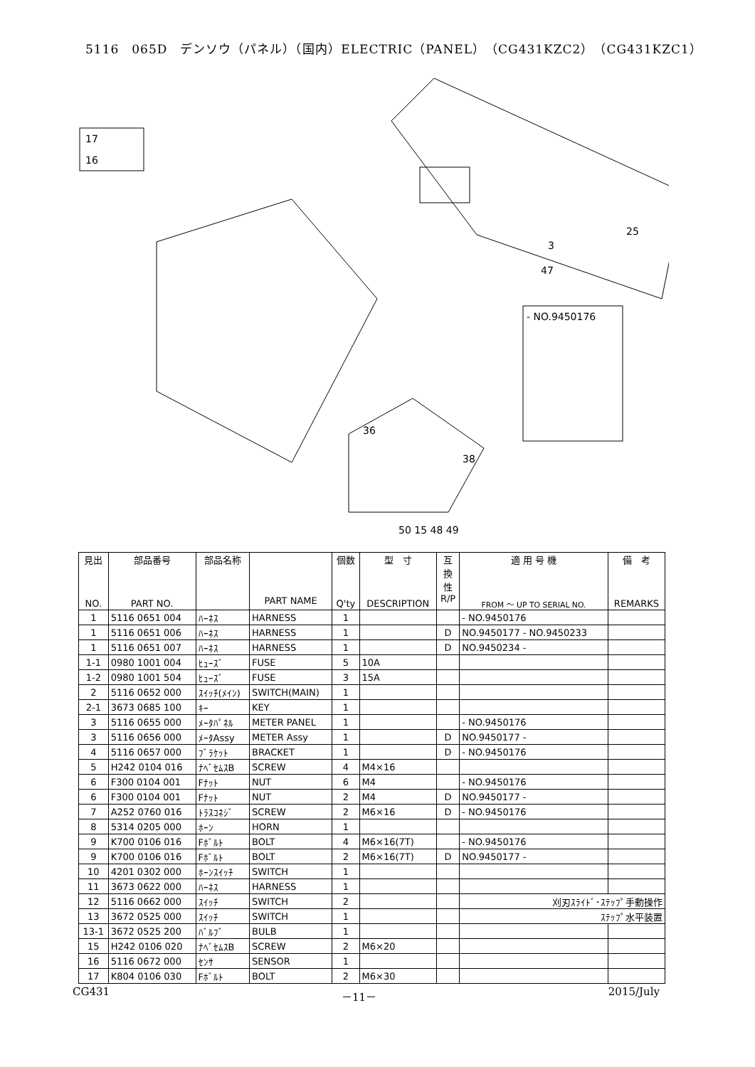5116　065D　デンソウ（パネル）（国内）ELECTRIC（PANEL）（CG431KZC2）（CG431KZC1）
17
16
- NO.9450176
25
3
47
36
38
50 15 48 49
| 見出 NO. | 部品番号 PART NO. | 部品名称 | PART NAME | 個数 Q'ty | 型 寸 DESCRIPTION | 互 換 性 R/P | 適 用 号 機 FROM ～ UP TO SERIAL NO. | 備 考 REMARKS |
| --- | --- | --- | --- | --- | --- | --- | --- | --- |
| 1 | 5116 0651 004 | ﾊｰﾈｽ | HARNESS | 1 | | | - NO.9450176 | |
| 1 | 5116 0651 006 | ﾊｰﾈｽ | HARNESS | 1 | | D | NO.9450177 - NO.9450233 | |
| 1 | 5116 0651 007 | ﾊｰﾈｽ | HARNESS | 1 | | D | NO.9450234 - | |
| 1-1 | 0980 1001 004 | ﾋｭｰｽﾞ | FUSE | 5 | 10A | | | |
| 1-2 | 0980 1001 504 | ﾋｭｰｽﾞ | FUSE | 3 | 15A | | | |
| 2 | 5116 0652 000 | ｽｲｯﾁ(ﾒｲﾝ) | SWITCH(MAIN) | 1 | | | | |
| 2-1 | 3673 0685 100 | ｷｰ | KEY | 1 | | | | |
| 3 | 5116 0655 000 | ﾒｰﾀﾊﾟﾈﾙ | METER PANEL | 1 | | | - NO.9450176 | |
| 3 | 5116 0656 000 | ﾒｰﾀAssy | METER Assy | 1 | | D | NO.9450177 - | |
| 4 | 5116 0657 000 | ﾌﾞﾗｹｯﾄ | BRACKET | 1 | | D | - NO.9450176 | |
| 5 | H242 0104 016 | ﾅﾍﾞｾﾑｽB | SCREW | 4 | M4×16 | | | |
| 6 | F300 0104 001 | Fﾅｯﾄ | NUT | 6 | M4 | | - NO.9450176 | |
| 6 | F300 0104 001 | Fﾅｯﾄ | NUT | 2 | M4 | D | NO.9450177 - | |
| 7 | A252 0760 016 | ﾄﾗｽｺﾈｼﾞ | SCREW | 2 | M6×16 | D | - NO.9450176 | |
| 8 | 5314 0205 000 | ﾎｰﾝ | HORN | 1 | | | | |
| 9 | K700 0106 016 | Fﾎﾞﾙﾄ | BOLT | 4 | M6×16(7T) | | - NO.9450176 | |
| 9 | K700 0106 016 | Fﾎﾞﾙﾄ | BOLT | 2 | M6×16(7T) | D | NO.9450177 - | |
| 10 | 4201 0302 000 | ﾎｰﾝｽｲｯﾁ | SWITCH | 1 | | | | |
| 11 | 3673 0622 000 | ﾊｰﾈｽ | HARNESS | 1 | | | | |
| 12 | 5116 0662 000 | ｽｲｯﾁ | SWITCH | 2 | | | 刈刃ｽﾗｲﾄﾞ･ｽﾃｯﾌﾟ手動操作 | |
| 13 | 3672 0525 000 | ｽｲｯﾁ | SWITCH | 1 | | | ｽﾃｯﾌﾟ水平装置 | |
| 13-1 | 3672 0525 200 | ﾊﾞﾙﾌﾞ | BULB | 1 | | | | |
| 15 | H242 0106 020 | ﾅﾍﾞｾﾑｽB | SCREW | 2 | M6×20 | | | |
| 16 | 5116 0672 000 | ｾﾝｻ | SENSOR | 1 | | | | |
| 17 | K804 0106 030 | Fﾎﾞﾙﾄ | BOLT | 2 | M6×30 | | | |
CG431 －11－ 2015/July